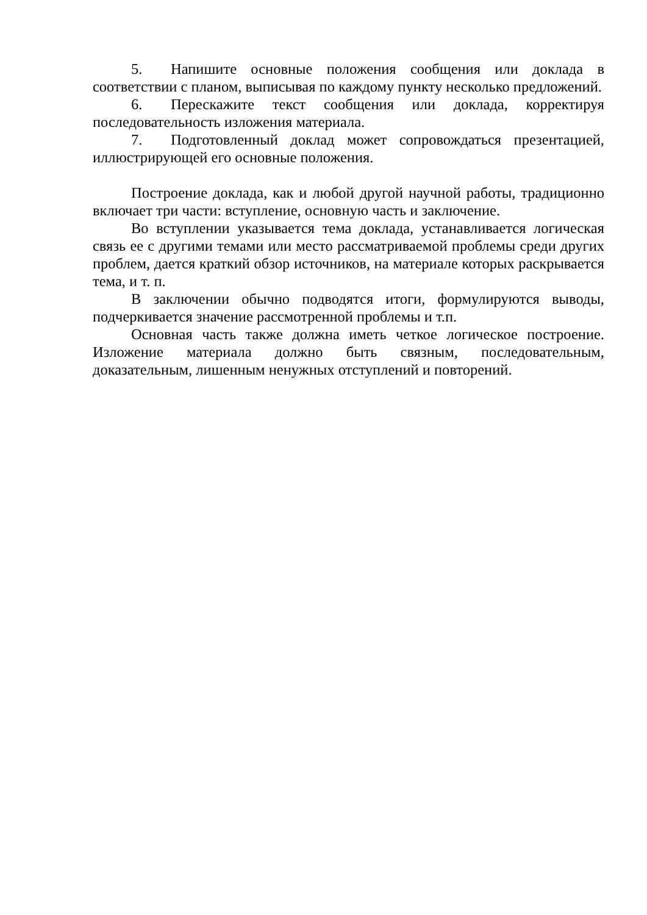5. Напишите основные положения сообщения или доклада в соответствии с планом, выписывая по каждому пункту несколько предложений.
6. Перескажите текст сообщения или доклада, корректируя последовательность изложения материала.
7. Подготовленный доклад может сопровождаться презентацией, иллюстрирующей его основные положения.
Построение доклада, как и любой другой научной работы, традиционно включает три части: вступление, основную часть и заключение.
Во вступлении указывается тема доклада, устанавливается логическая связь ее с другими темами или место рассматриваемой проблемы среди других проблем, дается краткий обзор источников, на материале которых раскрывается тема, и т. п.
В заключении обычно подводятся итоги, формулируются выводы, подчеркивается значение рассмотренной проблемы и т.п.
Основная часть также должна иметь четкое логическое построение. Изложение материала должно быть связным, последовательным, доказательным, лишенным ненужных отступлений и повторений.